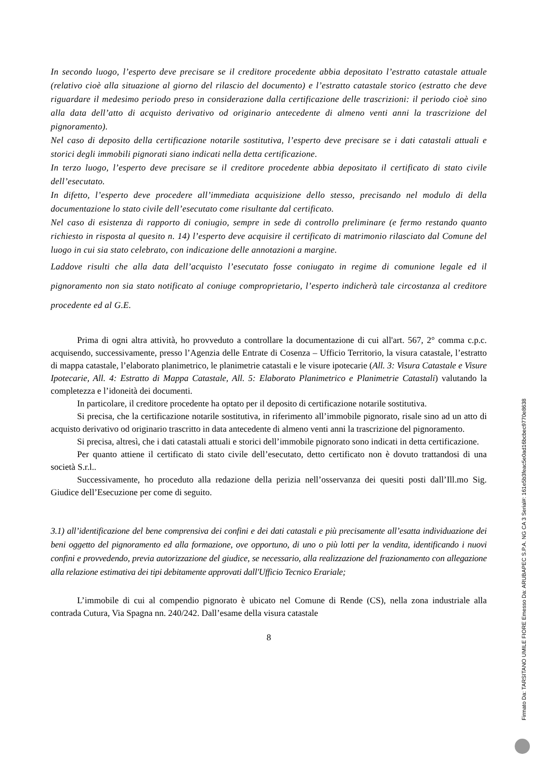In secondo luogo, l’esperto deve precisare se il creditore procedente abbia depositato l’estratto catastale attuale (relativo cioè alla situazione al giorno del rilascio del documento) e l’estratto catastale storico (estratto che deve riguardare il medesimo periodo preso in considerazione dalla certificazione delle trascrizioni: il periodo cioè sino alla data dell’atto di acquisto derivativo od originario antecedente di almeno venti anni la trascrizione del pignoramento).
Nel caso di deposito della certificazione notarile sostitutiva, l’esperto deve precisare se i dati catastali attuali e storici degli immobili pignorati siano indicati nella detta certificazione.
In terzo luogo, l’esperto deve precisare se il creditore procedente abbia depositato il certificato di stato civile dell’esecutato.
In difetto, l’esperto deve procedere all’immediata acquisizione dello stesso, precisando nel modulo di della documentazione lo stato civile dell’esecutato come risultante dal certificato.
Nel caso di esistenza di rapporto di coniugio, sempre in sede di controllo preliminare (e fermo restando quanto richiesto in risposta al quesito n. 14) l’esperto deve acquisire il certificato di matrimonio rilasciato dal Comune del luogo in cui sia stato celebrato, con indicazione delle annotazioni a margine.
Laddove risulti che alla data dell’acquisto l’esecutato fosse coniugato in regime di comunione legale ed il pignoramento non sia stato notificato al coniuge comproprietario, l’esperto indicherà tale circostanza al creditore procedente ed al G.E.
Prima di ogni altra attività, ho provveduto a controllare la documentazione di cui all'art. 567, 2° comma c.p.c. acquisendo, successivamente, presso l’Agenzia delle Entrate di Cosenza – Ufficio Territorio, la visura catastale, l’estratto di mappa catastale, l’elaborato planimetrico, le planimetrie catastali e le visure ipotecarie (All. 3: Visura Catastale e Visure Ipotecarie, All. 4: Estratto di Mappa Catastale, All. 5: Elaborato Planimetrico e Planimetrie Catastali) valutando la completezza e l’idoneità dei documenti.
In particolare, il creditore procedente ha optato per il deposito di certificazione notarile sostitutiva.
Si precisa, che la certificazione notarile sostitutiva, in riferimento all’immobile pignorato, risale sino ad un atto di acquisto derivativo od originario trascritto in data antecedente di almeno venti anni la trascrizione del pignoramento.
Si precisa, altresì, che i dati catastali attuali e storici dell’immobile pignorato sono indicati in detta certificazione.
Per quanto attiene il certificato di stato civile dell’esecutato, detto certificato non è dovuto trattandosi di una società S.r.l..
Successivamente, ho proceduto alla redazione della perizia nell’osservanza dei quesiti posti dall’Ill.mo Sig. Giudice dell’Esecuzione per come di seguito.
3.1) all’identificazione del bene comprensiva dei confini e dei dati catastali e più precisamente all’esatta individuazione dei beni oggetto del pignoramento ed alla formazione, ove opportuno, di uno o più lotti per la vendita, identificando i nuovi confini e provvedendo, previa autorizzazione del giudice, se necessario, alla realizzazione del frazionamento con allegazione alla relazione estimativa dei tipi debitamente approvati dall'Ufficio Tecnico Erariale;
L’immobile di cui al compendio pignorato è ubicato nel Comune di Rende (CS), nella zona industriale alla contrada Cutura, Via Spagna nn. 240/242. Dall’esame della visura catastale
8
Firmato Da: TARSITANO UMILE FIORE Emesso Da: ARUBAPEC S.P.A. NG CA 3 Serial#: 161e5b3feac5e0ad16bcbec9770e8638